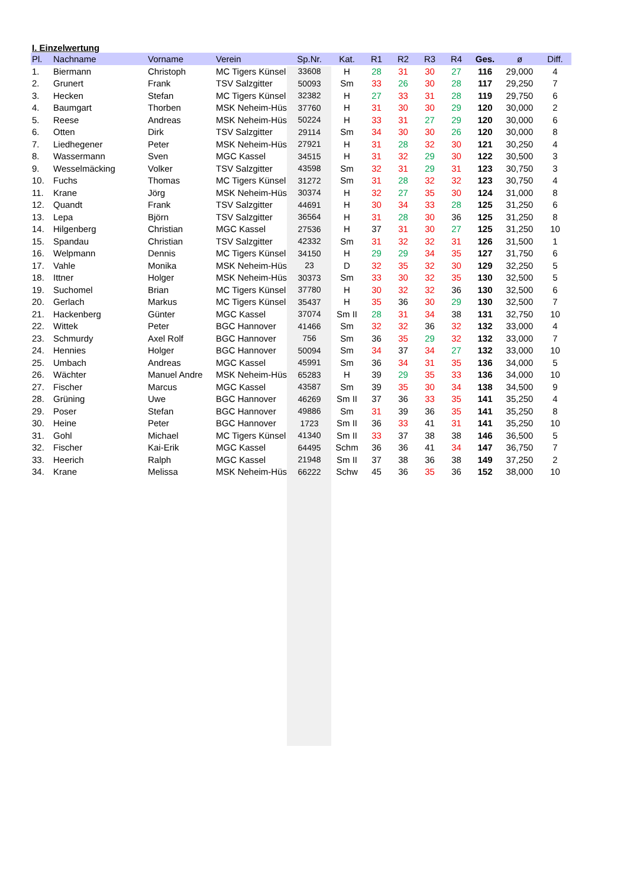I. Einzelwertung
| Pl. | Nachname | Vorname | Verein | Sp.Nr. | Kat. | R1 | R2 | R3 | R4 | Ges. | ø | Diff. |
| --- | --- | --- | --- | --- | --- | --- | --- | --- | --- | --- | --- | --- |
| 1. | Biermann | Christoph | MC Tigers Künsel | 33608 | H | 28 | 31 | 30 | 27 | 116 | 29,000 | 4 |
| 2. | Grunert | Frank | TSV Salzgitter | 50093 | Sm | 33 | 26 | 30 | 28 | 117 | 29,250 | 7 |
| 3. | Hecken | Stefan | MC Tigers Künsel | 32382 | H | 27 | 33 | 31 | 28 | 119 | 29,750 | 6 |
| 4. | Baumgart | Thorben | MSK Neheim-Hüs | 37760 | H | 31 | 30 | 30 | 29 | 120 | 30,000 | 2 |
| 5. | Reese | Andreas | MSK Neheim-Hüs | 50224 | H | 33 | 31 | 27 | 29 | 120 | 30,000 | 6 |
| 6. | Otten | Dirk | TSV Salzgitter | 29114 | Sm | 34 | 30 | 30 | 26 | 120 | 30,000 | 8 |
| 7. | Liedhegener | Peter | MSK Neheim-Hüs | 27921 | H | 31 | 28 | 32 | 30 | 121 | 30,250 | 4 |
| 8. | Wassermann | Sven | MGC Kassel | 34515 | H | 31 | 32 | 29 | 30 | 122 | 30,500 | 3 |
| 9. | Wesselmäcking | Volker | TSV Salzgitter | 43598 | Sm | 32 | 31 | 29 | 31 | 123 | 30,750 | 3 |
| 10. | Fuchs | Thomas | MC Tigers Künsel | 31272 | Sm | 31 | 28 | 32 | 32 | 123 | 30,750 | 4 |
| 11. | Krane | Jörg | MSK Neheim-Hüs | 30374 | H | 32 | 27 | 35 | 30 | 124 | 31,000 | 8 |
| 12. | Quandt | Frank | TSV Salzgitter | 44691 | H | 30 | 34 | 33 | 28 | 125 | 31,250 | 6 |
| 13. | Lepa | Björn | TSV Salzgitter | 36564 | H | 31 | 28 | 30 | 36 | 125 | 31,250 | 8 |
| 14. | Hilgenberg | Christian | MGC Kassel | 27536 | H | 37 | 31 | 30 | 27 | 125 | 31,250 | 10 |
| 15. | Spandau | Christian | TSV Salzgitter | 42332 | Sm | 31 | 32 | 32 | 31 | 126 | 31,500 | 1 |
| 16. | Welpmann | Dennis | MC Tigers Künsel | 34150 | H | 29 | 29 | 34 | 35 | 127 | 31,750 | 6 |
| 17. | Vahle | Monika | MSK Neheim-Hüs | 23 | D | 32 | 35 | 32 | 30 | 129 | 32,250 | 5 |
| 18. | Ittner | Holger | MSK Neheim-Hüs | 30373 | Sm | 33 | 30 | 32 | 35 | 130 | 32,500 | 5 |
| 19. | Suchomel | Brian | MC Tigers Künsel | 37780 | H | 30 | 32 | 32 | 36 | 130 | 32,500 | 6 |
| 20. | Gerlach | Markus | MC Tigers Künsel | 35437 | H | 35 | 36 | 30 | 29 | 130 | 32,500 | 7 |
| 21. | Hackenberg | Günter | MGC Kassel | 37074 | Sm II | 28 | 31 | 34 | 38 | 131 | 32,750 | 10 |
| 22. | Wittek | Peter | BGC Hannover | 41466 | Sm | 32 | 32 | 36 | 32 | 132 | 33,000 | 4 |
| 23. | Schmurdy | Axel Rolf | BGC Hannover | 756 | Sm | 36 | 35 | 29 | 32 | 132 | 33,000 | 7 |
| 24. | Hennies | Holger | BGC Hannover | 50094 | Sm | 34 | 37 | 34 | 27 | 132 | 33,000 | 10 |
| 25. | Umbach | Andreas | MGC Kassel | 45991 | Sm | 36 | 34 | 31 | 35 | 136 | 34,000 | 5 |
| 26. | Wächter | Manuel Andre | MSK Neheim-Hüs | 65283 | H | 39 | 29 | 35 | 33 | 136 | 34,000 | 10 |
| 27. | Fischer | Marcus | MGC Kassel | 43587 | Sm | 39 | 35 | 30 | 34 | 138 | 34,500 | 9 |
| 28. | Grüning | Uwe | BGC Hannover | 46269 | Sm II | 37 | 36 | 33 | 35 | 141 | 35,250 | 4 |
| 29. | Poser | Stefan | BGC Hannover | 49886 | Sm | 31 | 39 | 36 | 35 | 141 | 35,250 | 8 |
| 30. | Heine | Peter | BGC Hannover | 1723 | Sm II | 36 | 33 | 41 | 31 | 141 | 35,250 | 10 |
| 31. | Gohl | Michael | MC Tigers Künsel | 41340 | Sm II | 33 | 37 | 38 | 38 | 146 | 36,500 | 5 |
| 32. | Fischer | Kai-Erik | MGC Kassel | 64495 | Schm | 36 | 36 | 41 | 34 | 147 | 36,750 | 7 |
| 33. | Heerich | Ralph | MGC Kassel | 21948 | Sm II | 37 | 38 | 36 | 38 | 149 | 37,250 | 2 |
| 34. | Krane | Melissa | MSK Neheim-Hüs | 66222 | Schw | 45 | 36 | 35 | 36 | 152 | 38,000 | 10 |